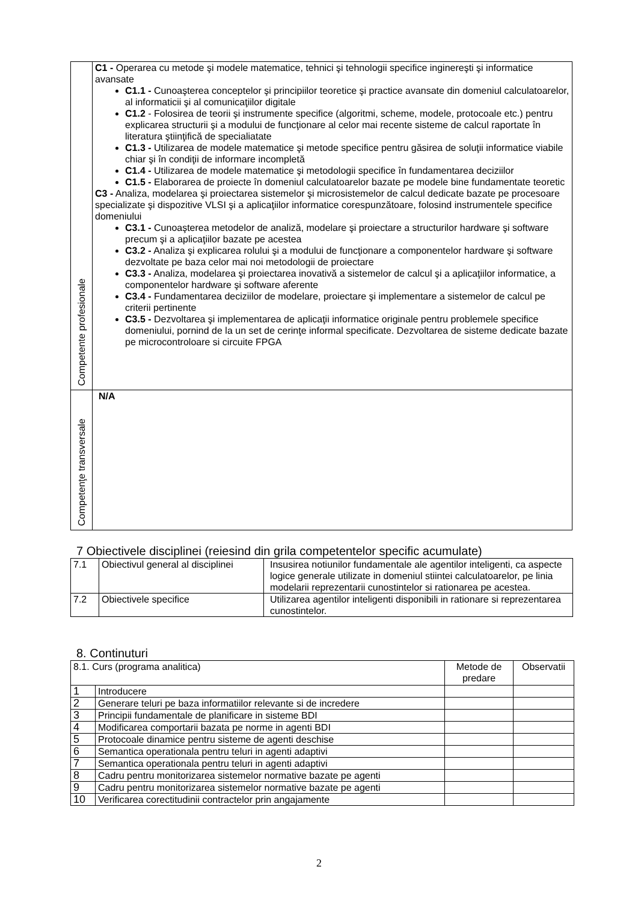| Competente profesionale | C1 - Operarea cu metode şi modele matematice, tehnici şi tehnologii specifice inginereşti şi informatice avansate C1.1 - Cunoaşterea conceptelor şi principiilor teoretice şi practice avansate din domeniul calculatoarelor, al informaticii şi al comunicaţiilor digitale C1.2 - Folosirea de teorii şi instrumente specifice (algoritmi, scheme, modele, protocoale etc.) pentru explicarea structurii şi a modului de funcţionare al celor mai recente sisteme de calcul raportate în literatura ştiinţifică de specialiatate C1.3 - Utilizarea de modele matematice şi metode specifice pentru găsirea de soluţii informatice viabile chiar şi în condiţii de informare incompletă C1.4 - Utilizarea de modele matematice şi metodologii specifice în fundamentarea deciziilor C1.5 - Elaborarea de proiecte în domeniul calculatoarelor bazate pe modele bine fundamentate teoretic C3 - Analiza, modelarea şi proiectarea sistemelor şi microsistemelor de calcul dedicate bazate pe procesoare specializate şi dispozitive VLSI şi a aplicaţiilor informatice corespunzătoare, folosind instrumentele specifice domeniului C3.1 - Cunoaşterea metodelor de analiză, modelare şi proiectare a structurilor hardware şi software precum şi a aplicaţiilor bazate pe acestea C3.2 - Analiza şi explicarea rolului şi a modului de funcţionare a componentelor hardware şi software dezvoltate pe baza celor mai noi metodologii de proiectare C3.3 - Analiza, modelarea şi proiectarea inovativă a sistemelor de calcul şi a aplicaţiilor informatice, a componentelor hardware şi software aferente C3.4 - Fundamentarea deciziilor de modelare, proiectare şi implementare a sistemelor de calcul pe criterii pertinente C3.5 - Dezvoltarea şi implementarea de aplicaţii informatice originale pentru problemele specifice domeniului, pornind de la un set de cerinţe informal specificate. Dezvoltarea de sisteme dedicate bazate pe microcontroloare si circuite FPGA |
| Competenţe transversale | N/A |
7 Obiectivele disciplinei (reiesind din grila competentelor specific acumulate)
| 7.1 | Obiectivul general al disciplinei | Insusirea notiunilor fundamentale ale agentilor inteligenti, ca aspecte logice generale utilizate in domeniul stiintei calculatoarelor, pe linia modelarii reprezentarii cunostintelor si rationarea pe acestea. |
| 7.2 | Obiectivele specifice | Utilizarea agentilor inteligenti disponibili in rationare si reprezentarea cunostintelor. |
8. Continuturi
| 8.1. Curs (programa analitica) | | Metode de predare | Observatii |
| 1 | Introducere | | |
| 2 | Generare teluri pe baza informatiilor relevante si de incredere | | |
| 3 | Principii fundamentale de planificare in sisteme BDI | | |
| 4 | Modificarea comportarii bazata pe norme in agenti BDI | | |
| 5 | Protocoale dinamice pentru sisteme de agenti deschise | | |
| 6 | Semantica operationala pentru teluri in agenti adaptivi | | |
| 7 | Semantica operationala pentru teluri in agenti adaptivi | | |
| 8 | Cadru pentru monitorizarea sistemelor normative bazate pe agenti | | |
| 9 | Cadru pentru monitorizarea sistemelor normative bazate pe agenti | | |
| 10 | Verificarea corectitudinii contractelor prin angajamente | | |
2